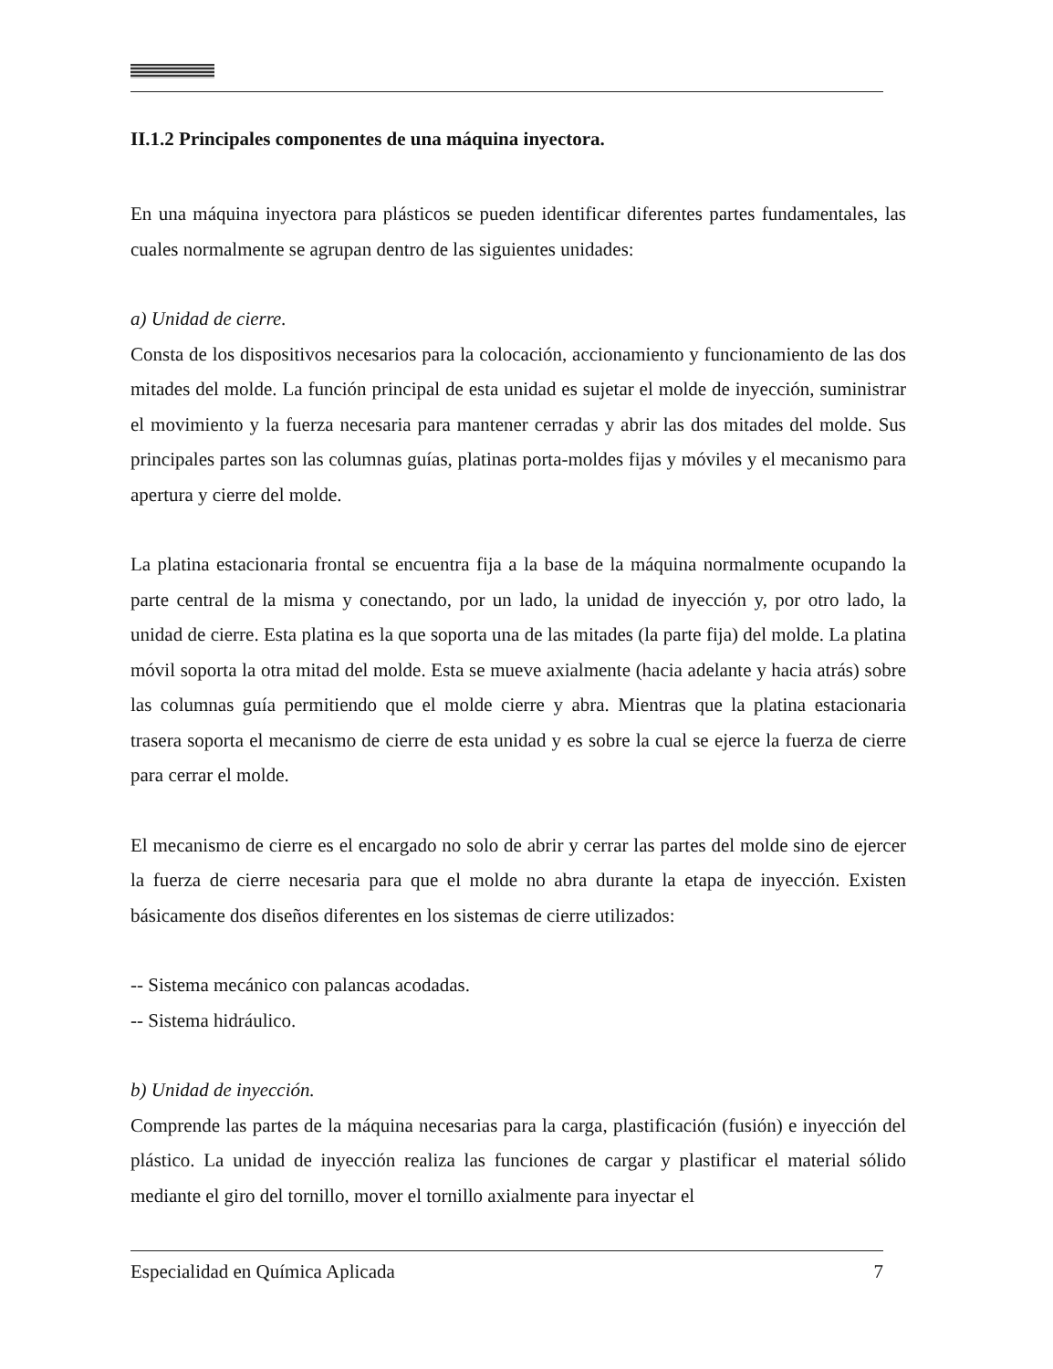II.1.2 Principales componentes de una máquina inyectora.
En una máquina inyectora para plásticos se pueden identificar diferentes partes fundamentales, las cuales normalmente se agrupan dentro de las siguientes unidades:
a) Unidad de cierre.
Consta de los dispositivos necesarios para la colocación, accionamiento y funcionamiento de las dos mitades del molde. La función principal de esta unidad es sujetar el molde de inyección, suministrar el movimiento y la fuerza necesaria para mantener cerradas y abrir las dos mitades del molde. Sus principales partes son las columnas guías, platinas porta-moldes fijas y móviles y el mecanismo para apertura y cierre del molde.
La platina estacionaria frontal se encuentra fija a la base de la máquina normalmente ocupando la parte central de la misma y conectando, por un lado, la unidad de inyección y, por otro lado, la unidad de cierre. Esta platina es la que soporta una de las mitades (la parte fija) del molde. La platina móvil soporta la otra mitad del molde. Esta se mueve axialmente (hacia adelante y hacia atrás) sobre las columnas guía permitiendo que el molde cierre y abra. Mientras que la platina estacionaria trasera soporta el mecanismo de cierre de esta unidad y es sobre la cual se ejerce la fuerza de cierre para cerrar el molde.
El mecanismo de cierre es el encargado no solo de abrir y cerrar las partes del molde sino de ejercer la fuerza de cierre necesaria para que el molde no abra durante la etapa de inyección. Existen básicamente dos diseños diferentes en los sistemas de cierre utilizados:
-- Sistema mecánico con palancas acodadas.
-- Sistema hidráulico.
b) Unidad de inyección.
Comprende las partes de la máquina necesarias para la carga, plastificación (fusión) e inyección del plástico. La unidad de inyección realiza las funciones de cargar y plastificar el material sólido mediante el giro del tornillo, mover el tornillo axialmente para inyectar el
Especialidad en Química Aplicada 7